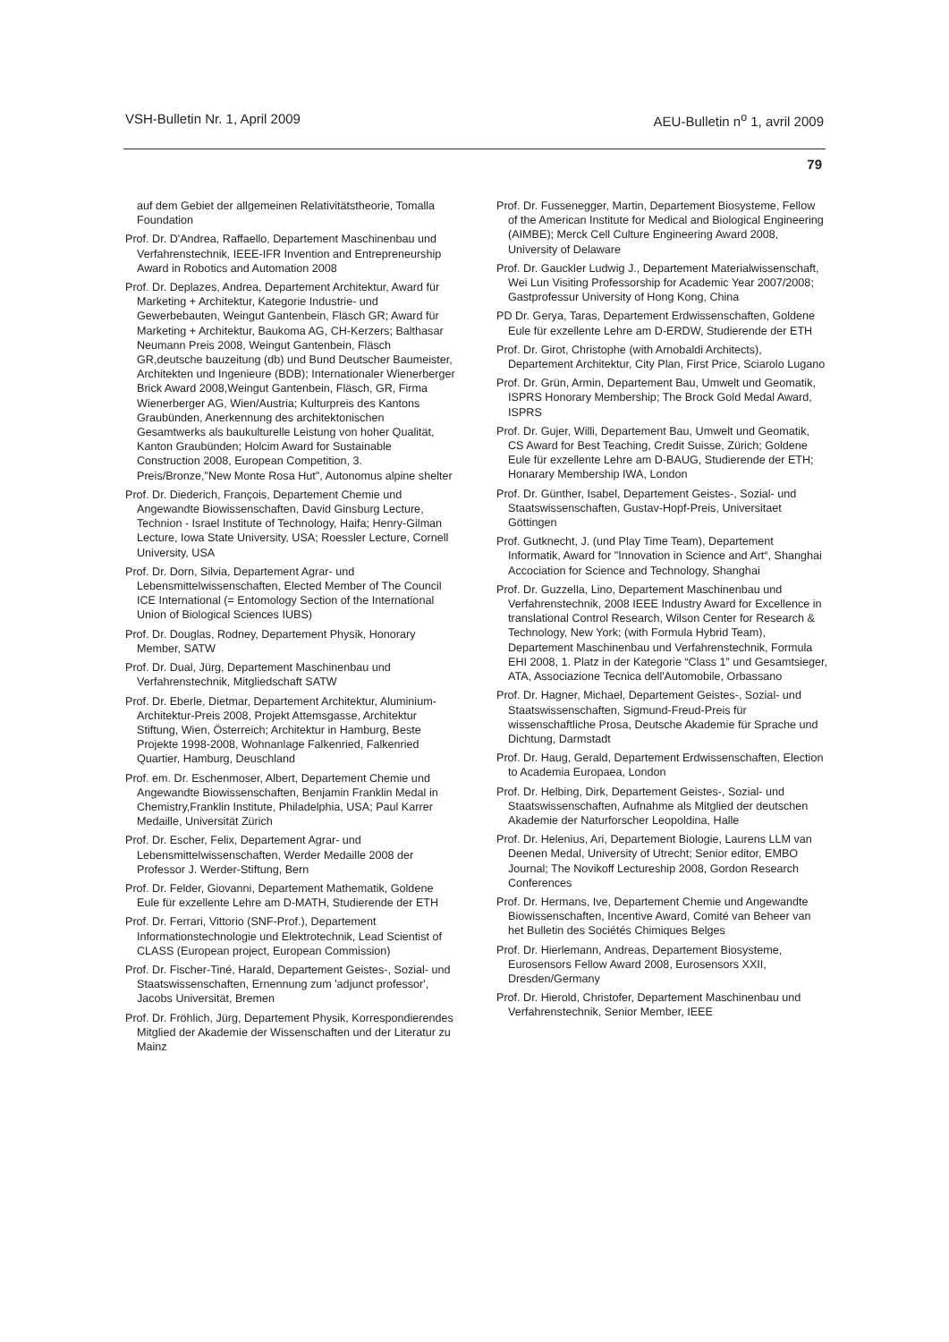VSH-Bulletin Nr. 1, April 2009 AEU-Bulletin n<sup>o</sup> 1, avril 2009
79
auf dem Gebiet der allgemeinen Relativitätstheorie, Tomalla Foundation
Prof. Dr. D'Andrea, Raffaello, Departement Maschinenbau und Verfahrenstechnik, IEEE-IFR Invention and Entrepreneurship Award in Robotics and Automation 2008
Prof. Dr. Deplazes, Andrea, Departement Architektur, Award für Marketing + Architektur, Kategorie Industrie- und Gewerbebauten, Weingut Gantenbein, Fläsch GR; Award für Marketing + Architektur, Baukoma AG, CH-Kerzers; Balthasar Neumann Preis 2008, Weingut Gantenbein, Fläsch GR,deutsche bauzeitung (db) und Bund Deutscher Baumeister, Architekten und Ingenieure (BDB); Internationaler Wienerberger Brick Award 2008,Weingut Gantenbein, Fläsch, GR, Firma Wienerberger AG, Wien/Austria; Kulturpreis des Kantons Graubünden, Anerkennung des architektonischen Gesamtwerks als baukulturelle Leistung von hoher Qualität, Kanton Graubünden; Holcim Award for Sustainable Construction 2008, European Competition, 3. Preis/Bronze,"New Monte Rosa Hut", Autonomus alpine shelter
Prof. Dr. Diederich, François, Departement Chemie und Angewandte Biowissenschaften, David Ginsburg Lecture, Technion - Israel Institute of Technology, Haifa; Henry-Gilman Lecture, Iowa State University, USA; Roessler Lecture, Cornell University, USA
Prof. Dr. Dorn, Silvia, Departement Agrar- und Lebensmittelwissenschaften, Elected Member of The Council ICE International (= Entomology Section of the International Union of Biological Sciences IUBS)
Prof. Dr. Douglas, Rodney, Departement Physik, Honorary Member, SATW
Prof. Dr. Dual, Jürg, Departement Maschinenbau und Verfahrenstechnik, Mitgliedschaft SATW
Prof. Dr. Eberle, Dietmar, Departement Architektur, Aluminium-Architektur-Preis 2008, Projekt Attemsgasse, Architektur Stiftung, Wien, Österreich; Architektur in Hamburg, Beste Projekte 1998-2008, Wohnanlage Falkenried, Falkenried Quartier, Hamburg, Deuschland
Prof. em. Dr. Eschenmoser, Albert, Departement Chemie und Angewandte Biowissenschaften, Benjamin Franklin Medal in Chemistry,Franklin Institute, Philadelphia, USA; Paul Karrer Medaille, Universität Zürich
Prof. Dr. Escher, Felix, Departement Agrar- und Lebensmittelwissenschaften, Werder Medaille 2008 der Professor J. Werder-Stiftung, Bern
Prof. Dr. Felder, Giovanni, Departement Mathematik, Goldene Eule für exzellente Lehre am D-MATH, Studierende der ETH
Prof. Dr. Ferrari, Vittorio (SNF-Prof.), Departement Informationstechnologie und Elektrotechnik, Lead Scientist of CLASS (European project, European Commission)
Prof. Dr. Fischer-Tiné, Harald, Departement Geistes-, Sozial- und Staatswissenschaften, Ernennung zum 'adjunct professor', Jacobs Universität, Bremen
Prof. Dr. Fröhlich, Jürg, Departement Physik, Korrespondierendes Mitglied der Akademie der Wissenschaften und der Literatur zu Mainz
Prof. Dr. Fussenegger, Martin, Departement Biosysteme, Fellow of the American Institute for Medical and Biological Engineering (AIMBE); Merck Cell Culture Engineering Award 2008, University of Delaware
Prof. Dr. Gauckler Ludwig J., Departement Materialwissenschaft, Wei Lun Visiting Professorship for Academic Year 2007/2008; Gastprofessur University of Hong Kong, China
PD Dr. Gerya, Taras, Departement Erdwissenschaften, Goldene Eule für exzellente Lehre am D-ERDW, Studierende der ETH
Prof. Dr. Girot, Christophe (with Arnobaldi Architects), Departement Architektur, City Plan, First Price, Sciarolo Lugano
Prof. Dr. Grün, Armin, Departement Bau, Umwelt und Geomatik, ISPRS Honorary Membership; The Brock Gold Medal Award, ISPRS
Prof. Dr. Gujer, Willi, Departement Bau, Umwelt und Geomatik, CS Award for Best Teaching, Credit Suisse, Zürich; Goldene Eule für exzellente Lehre am D-BAUG, Studierende der ETH; Honarary Membership IWA, London
Prof. Dr. Günther, Isabel, Departement Geistes-, Sozial- und Staatswissenschaften, Gustav-Hopf-Preis, Universitaet Göttingen
Prof. Gutknecht, J. (und Play Time Team), Departement Informatik, Award for "Innovation in Science and Art“, Shanghai Accociation for Science and Technology, Shanghai
Prof. Dr. Guzzella, Lino, Departement Maschinenbau und Verfahrenstechnik, 2008 IEEE Industry Award for Excellence in translational Control Research, Wilson Center for Research & Technology, New York; (with Formula Hybrid Team), Departement Maschinenbau und Verfahrenstechnik, Formula EHI 2008, 1. Platz in der Kategorie “Class 1” und Gesamtsieger, ATA, Associazione Tecnica dell'Automobile, Orbassano
Prof. Dr. Hagner, Michael, Departement Geistes-, Sozial- und Staatswissenschaften, Sigmund-Freud-Preis für wissenschaftliche Prosa, Deutsche Akademie für Sprache und Dichtung, Darmstadt
Prof. Dr. Haug, Gerald, Departement Erdwissenschaften, Election to Academia Europaea, London
Prof. Dr. Helbing, Dirk, Departement Geistes-, Sozial- und Staatswissenschaften, Aufnahme als Mitglied der deutschen Akademie der Naturforscher Leopoldina, Halle
Prof. Dr. Helenius, Ari, Departement Biologie, Laurens LLM van Deenen Medal, University of Utrecht; Senior editor, EMBO Journal; The Novikoff Lectureship 2008, Gordon Research Conferences
Prof. Dr. Hermans, Ive, Departement Chemie und Angewandte Biowissenschaften, Incentive Award, Comité van Beheer van het Bulletin des Sociétés Chimiques Belges
Prof. Dr. Hierlemann, Andreas, Departement Biosysteme, Eurosensors Fellow Award 2008, Eurosensors XXII, Dresden/Germany
Prof. Dr. Hierold, Christofer, Departement Maschinenbau und Verfahrenstechnik, Senior Member, IEEE